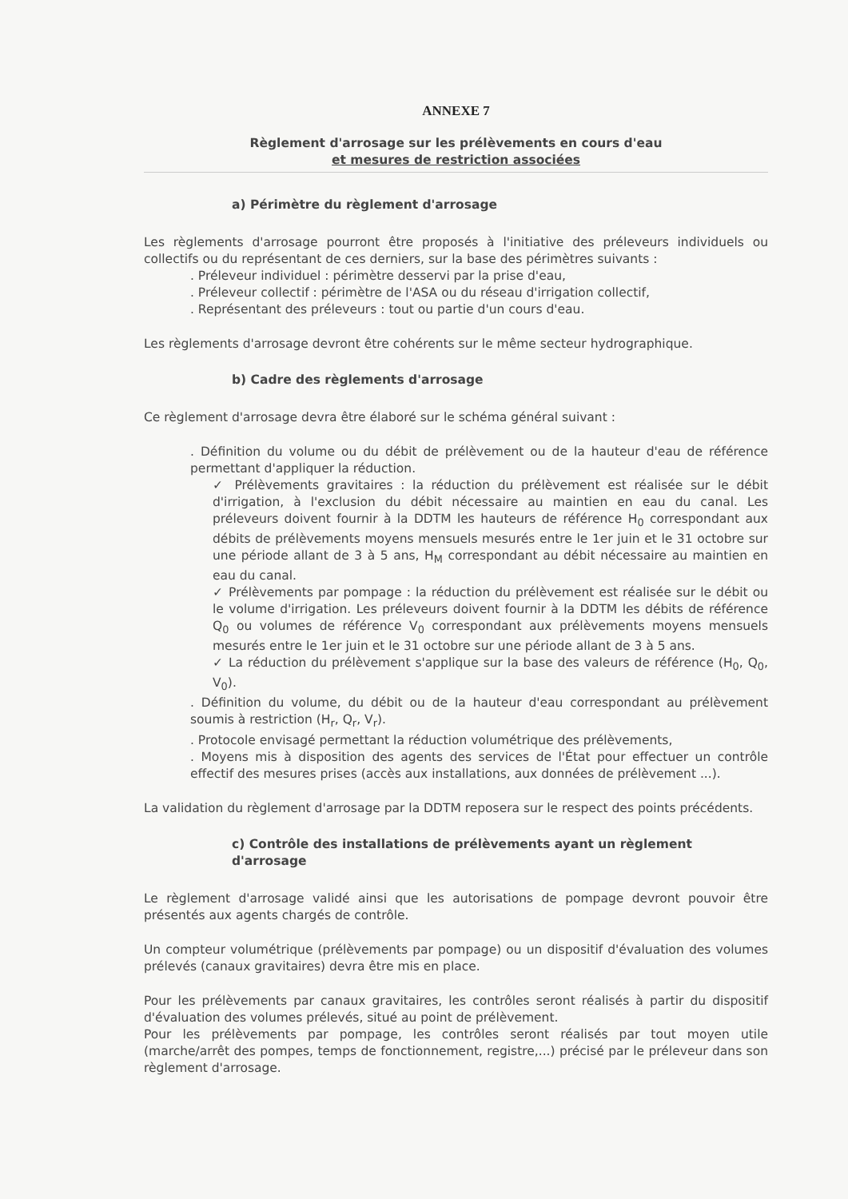ANNEXE 7
Règlement d'arrosage sur les prélèvements en cours d'eau
et mesures de restriction associées
a) Périmètre du règlement d'arrosage
Les règlements d'arrosage pourront être proposés à l'initiative des préleveurs individuels ou collectifs ou du représentant de ces derniers, sur la base des périmètres suivants :
. Préleveur individuel : périmètre desservi par la prise d'eau,
. Préleveur collectif : périmètre de l'ASA ou du réseau d'irrigation collectif,
. Représentant des préleveurs : tout ou partie d'un cours d'eau.
Les règlements d'arrosage devront être cohérents sur le même secteur hydrographique.
b) Cadre des règlements d'arrosage
Ce règlement d'arrosage devra être élaboré sur le schéma général suivant :
. Définition du volume ou du débit de prélèvement ou de la hauteur d'eau de référence permettant d'appliquer la réduction.
✓ Prélèvements gravitaires : la réduction du prélèvement est réalisée sur le débit d'irrigation, à l'exclusion du débit nécessaire au maintien en eau du canal. Les préleveurs doivent fournir à la DDTM les hauteurs de référence H<sub>0</sub> correspondant aux débits de prélèvements moyens mensuels mesurés entre le 1er juin et le 31 octobre sur une période allant de 3 à 5 ans, H<sub>M</sub> correspondant au débit nécessaire au maintien en eau du canal.
✓ Prélèvements par pompage : la réduction du prélèvement est réalisée sur le débit ou le volume d'irrigation. Les préleveurs doivent fournir à la DDTM les débits de référence Q<sub>0</sub> ou volumes de référence V<sub>0</sub> correspondant aux prélèvements moyens mensuels mesurés entre le 1er juin et le 31 octobre sur une période allant de 3 à 5 ans.
✓ La réduction du prélèvement s'applique sur la base des valeurs de référence (H<sub>0</sub>, Q<sub>0</sub>, V<sub>0</sub>).
. Définition du volume, du débit ou de la hauteur d'eau correspondant au prélèvement soumis à restriction (H<sub>r</sub>, Q<sub>r</sub>, V<sub>r</sub>).
. Protocole envisagé permettant la réduction volumétrique des prélèvements,
. Moyens mis à disposition des agents des services de l'État pour effectuer un contrôle effectif des mesures prises (accès aux installations, aux données de prélèvement ...).
La validation du règlement d'arrosage par la DDTM reposera sur le respect des points précédents.
c) Contrôle des installations de prélèvements ayant un règlement d'arrosage
Le règlement d'arrosage validé ainsi que les autorisations de pompage devront pouvoir être présentés aux agents chargés de contrôle.
Un compteur volumétrique (prélèvements par pompage) ou un dispositif d'évaluation des volumes prélevés (canaux gravitaires) devra être mis en place.
Pour les prélèvements par canaux gravitaires, les contrôles seront réalisés à partir du dispositif d'évaluation des volumes prélevés, situé au point de prélèvement.
Pour les prélèvements par pompage, les contrôles seront réalisés par tout moyen utile (marche/arrêt des pompes, temps de fonctionnement, registre,...) précisé par le préleveur dans son règlement d'arrosage.